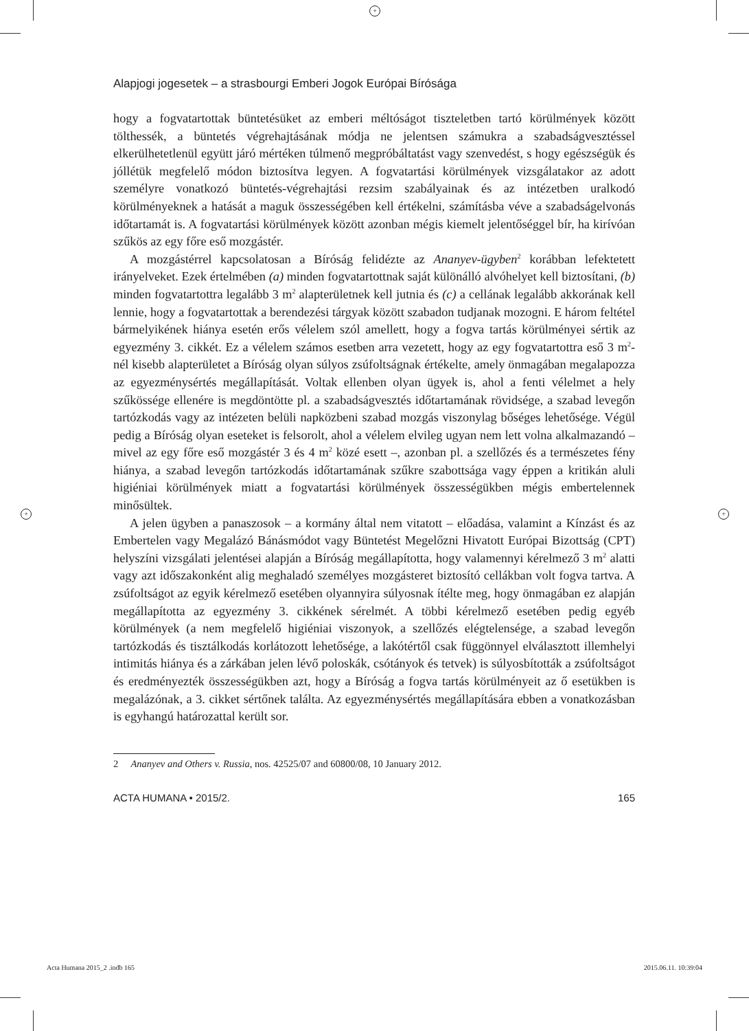+
+ +
Alapjogi jogesetek – a strasbourgi Emberi Jogok Európai Bírósága
hogy a fogvatartottak büntetésüket az emberi méltóságot tiszteletben tartó körülmények között tölthessék, a büntetés végrehajtásának módja ne jelentsen számukra a szabadságvesztéssel elkerülhetetlenül együtt járó mértéken túlmenő megpróbáltatást vagy szenvedést, s hogy egészségük és jóllétük megfelelő módon biztosítva legyen. A fogvatartási körülmények vizsgálatakor az adott személyre vonatkozó büntetés-végrehajtási rezsim szabályainak és az intézetben uralkodó körülményeknek a hatását a maguk összességében kell értékelni, számításba véve a szabadságelvonás időtartamát is. A fogvatartási körülmények között azonban mégis kiemelt jelentőséggel bír, ha kirívóan szűkös az egy főre eső mozgástér.
A mozgástérrel kapcsolatosan a Bíróság felidézte az Ananyev-ügyben<sup>2</sup> korábban lefektetett irányelveket. Ezek értelmében (a) minden fogvatartottnak saját különálló alvóhelyet kell biztosítani, (b) minden fogvatartottra legalább 3 m<sup>2</sup> alapterületnek kell jutnia és (c) a cellának legalább akkorának kell lennie, hogy a fogvatartottak a berendezési tárgyak között szabadon tudjanak mozogni. E három feltétel bármelyikének hiánya esetén erős vélelem szól amellett, hogy a fogva tartás körülményei sértik az egyezmény 3. cikkét. Ez a vélelem számos esetben arra vezetett, hogy az egy fogvatartottra eső 3 m<sup>2</sup>-nél kisebb alapterületet a Bíróság olyan súlyos zsúfoltságnak értékelte, amely önmagában megalapozza az egyezménysértés megállapítását. Voltak ellenben olyan ügyek is, ahol a fenti vélelmet a hely szűkössége ellenére is megdöntötte pl. a szabadságvesztés időtartamának rövidsége, a szabad levegőn tartózkodás vagy az intézeten belüli napközbeni szabad mozgás viszonylag bőséges lehetősége. Végül pedig a Bíróság olyan eseteket is felsorolt, ahol a vélelem elvileg ugyan nem lett volna alkalmazandó – mivel az egy főre eső mozgástér 3 és 4 m<sup>2</sup> közé esett –, azonban pl. a szellőzés és a természetes fény hiánya, a szabad levegőn tartózkodás időtartamának szűkre szabottsága vagy éppen a kritikán aluli higiéniai körülmények miatt a fogvatartási körülmények összességükben mégis embertelennek minősültek.
A jelen ügyben a panaszosok – a kormány által nem vitatott – előadása, valamint a Kínzást és az Embertelen vagy Megalázó Bánásmódot vagy Büntetést Megelőzni Hivatott Európai Bizottság (CPT) helyszíni vizsgálati jelentései alapján a Bíróság megállapította, hogy valamennyi kérelmező 3 m<sup>2</sup> alatti vagy azt időszakonként alig meghaladó személyes mozgásteret biztosító cellákban volt fogva tartva. A zsúfoltságot az egyik kérelmező esetében olyannyira súlyosnak ítélte meg, hogy önmagában ez alapján megállapította az egyezmény 3. cikkének sérelmét. A többi kérelmező esetében pedig egyéb körülmények (a nem megfelelő higiéniai viszonyok, a szellőzés elégtelensége, a szabad levegőn tartózkodás és tisztálkodás korlátozott lehetősége, a lakótértől csak függönnyel elválasztott illemhelyi intimitás hiánya és a zárkában jelen lévő poloskák, csótányok és tetvek) is súlyosbították a zsúfoltságot és eredményezték összességükben azt, hogy a Bíróság a fogva tartás körülményeit az ő esetükben is megalázónak, a 3. cikket sértőnek találta. Az egyezménysértés megállapítására ebben a vonatkozásban is egyhangú határozattal került sor.
2 Ananyev and Others v. Russia, nos. 42525/07 and 60800/08, 10 January 2012.
ACTA HUMANA • 2015/2. 165
Acta Humana 2015_2 .indb 165 2015.06.11. 10:39:04